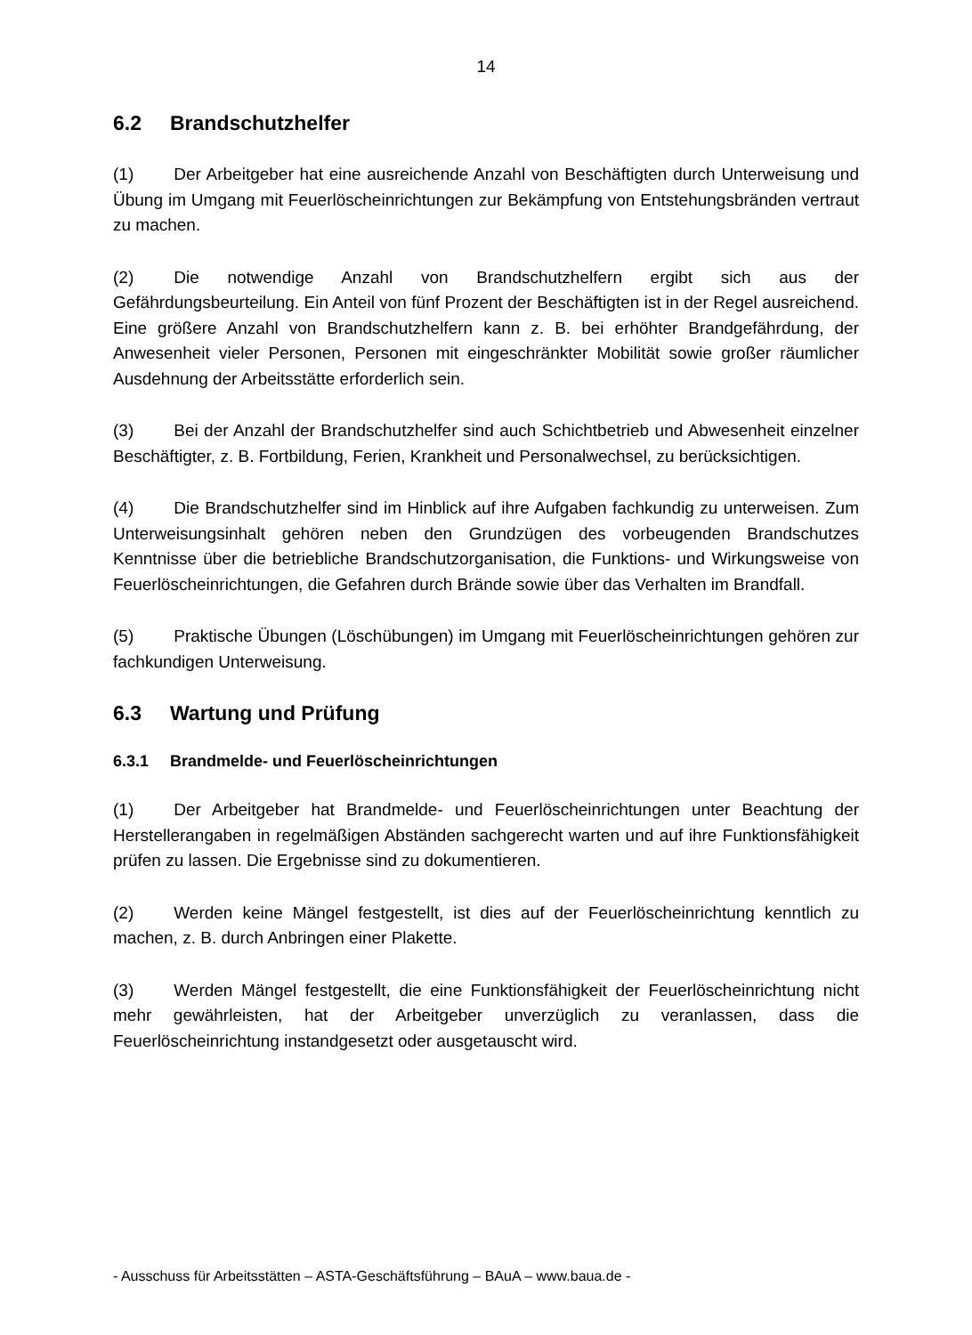14
6.2 Brandschutzhelfer
(1) Der Arbeitgeber hat eine ausreichende Anzahl von Beschäftigten durch Unterweisung und Übung im Umgang mit Feuerlöscheinrichtungen zur Bekämpfung von Entstehungsbränden vertraut zu machen.
(2) Die notwendige Anzahl von Brandschutzhelfern ergibt sich aus der Gefährdungsbeurteilung. Ein Anteil von fünf Prozent der Beschäftigten ist in der Regel ausreichend. Eine größere Anzahl von Brandschutzhelfern kann z. B. bei erhöhter Brandgefährdung, der Anwesenheit vieler Personen, Personen mit eingeschränkter Mobilität sowie großer räumlicher Ausdehnung der Arbeitsstätte erforderlich sein.
(3) Bei der Anzahl der Brandschutzhelfer sind auch Schichtbetrieb und Abwesenheit einzelner Beschäftigter, z. B. Fortbildung, Ferien, Krankheit und Personalwechsel, zu berücksichtigen.
(4) Die Brandschutzhelfer sind im Hinblick auf ihre Aufgaben fachkundig zu unterweisen. Zum Unterweisungsinhalt gehören neben den Grundzügen des vorbeugenden Brandschutzes Kenntnisse über die betriebliche Brandschutzorganisation, die Funktions- und Wirkungsweise von Feuerlöscheinrichtungen, die Gefahren durch Brände sowie über das Verhalten im Brandfall.
(5) Praktische Übungen (Löschübungen) im Umgang mit Feuerlöscheinrichtungen gehören zur fachkundigen Unterweisung.
6.3 Wartung und Prüfung
6.3.1 Brandmelde- und Feuerlöscheinrichtungen
(1) Der Arbeitgeber hat Brandmelde- und Feuerlöscheinrichtungen unter Beachtung der Herstellerangaben in regelmäßigen Abständen sachgerecht warten und auf ihre Funktionsfähigkeit prüfen zu lassen. Die Ergebnisse sind zu dokumentieren.
(2) Werden keine Mängel festgestellt, ist dies auf der Feuerlöscheinrichtung kenntlich zu machen, z. B. durch Anbringen einer Plakette.
(3) Werden Mängel festgestellt, die eine Funktionsfähigkeit der Feuerlöscheinrichtung nicht mehr gewährleisten, hat der Arbeitgeber unverzüglich zu veranlassen, dass die Feuerlöscheinrichtung instandgesetzt oder ausgetauscht wird.
- Ausschuss für Arbeitsstätten – ASTA-Geschäftsführung – BAuA – www.baua.de -